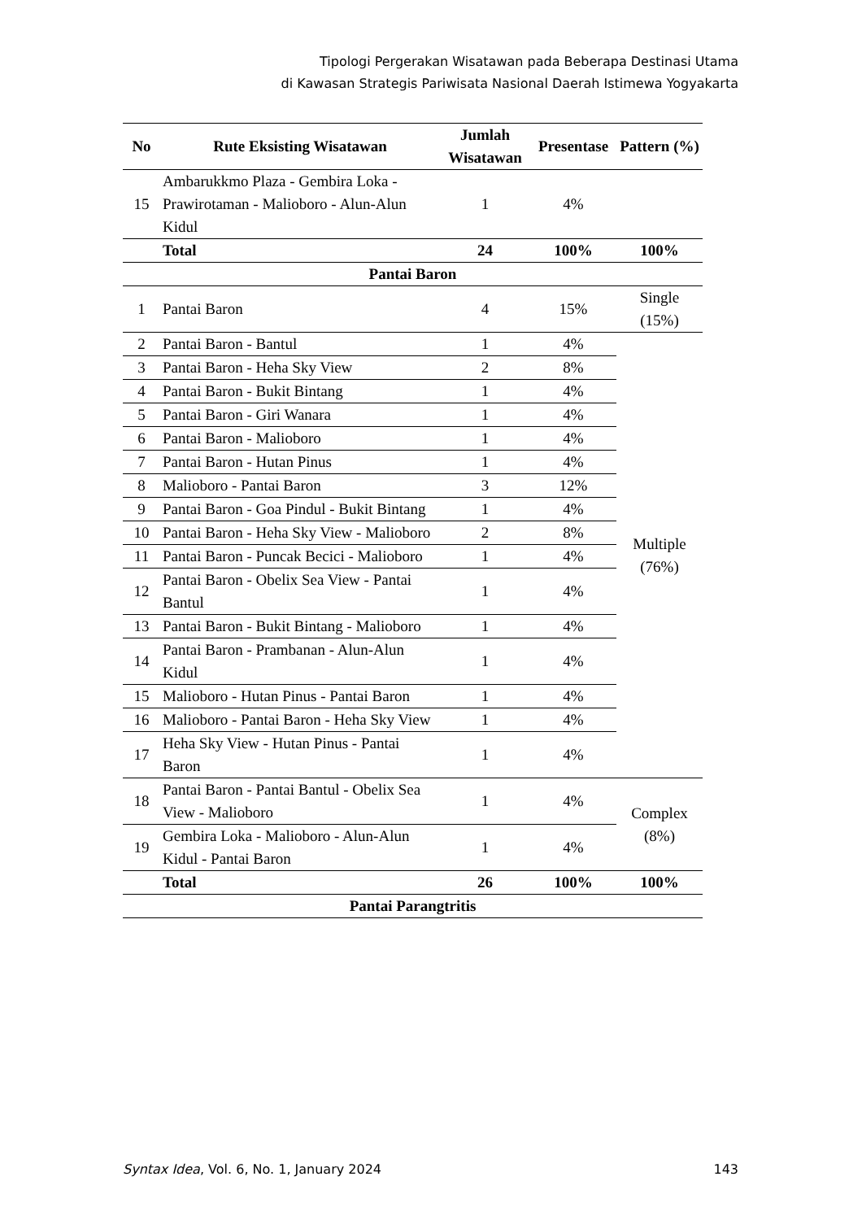Tipologi Pergerakan Wisatawan pada Beberapa Destinasi Utama
di Kawasan Strategis Pariwisata Nasional Daerah Istimewa Yogyakarta
| No | Rute Eksisting Wisatawan | Jumlah Wisatawan | Presentase | Pattern (%) |
| --- | --- | --- | --- | --- |
| 15 | Ambarukkmo Plaza - Gembira Loka - Prawirotaman - Malioboro - Alun-Alun Kidul | 1 | 4% | |
| | Total | 24 | 100% | 100% |
| Pantai Baron | | | | |
| 1 | Pantai Baron | 4 | 15% | Single (15%) |
| 2 | Pantai Baron - Bantul | 1 | 4% | Multiple (76%) |
| 3 | Pantai Baron - Heha Sky View | 2 | 8% | |
| 4 | Pantai Baron - Bukit Bintang | 1 | 4% | |
| 5 | Pantai Baron - Giri Wanara | 1 | 4% | |
| 6 | Pantai Baron - Malioboro | 1 | 4% | |
| 7 | Pantai Baron - Hutan Pinus | 1 | 4% | |
| 8 | Malioboro - Pantai Baron | 3 | 12% | |
| 9 | Pantai Baron - Goa Pindul - Bukit Bintang | 1 | 4% | |
| 10 | Pantai Baron - Heha Sky View - Malioboro | 2 | 8% | |
| 11 | Pantai Baron - Puncak Becici - Malioboro | 1 | 4% | |
| 12 | Pantai Baron - Obelix Sea View - Pantai Bantul | 1 | 4% | |
| 13 | Pantai Baron - Bukit Bintang - Malioboro | 1 | 4% | |
| 14 | Pantai Baron - Prambanan - Alun-Alun Kidul | 1 | 4% | |
| 15 | Malioboro - Hutan Pinus - Pantai Baron | 1 | 4% | |
| 16 | Malioboro - Pantai Baron - Heha Sky View | 1 | 4% | |
| 17 | Heha Sky View - Hutan Pinus - Pantai Baron | 1 | 4% | |
| 18 | Pantai Baron - Pantai Bantul - Obelix Sea View - Malioboro | 1 | 4% | Complex (8%) |
| 19 | Gembira Loka - Malioboro - Alun-Alun Kidul - Pantai Baron | 1 | 4% | |
| | Total | 26 | 100% | 100% |
| Pantai Parangtritis | | | | |
Syntax Idea, Vol. 6, No. 1, January 2024 143